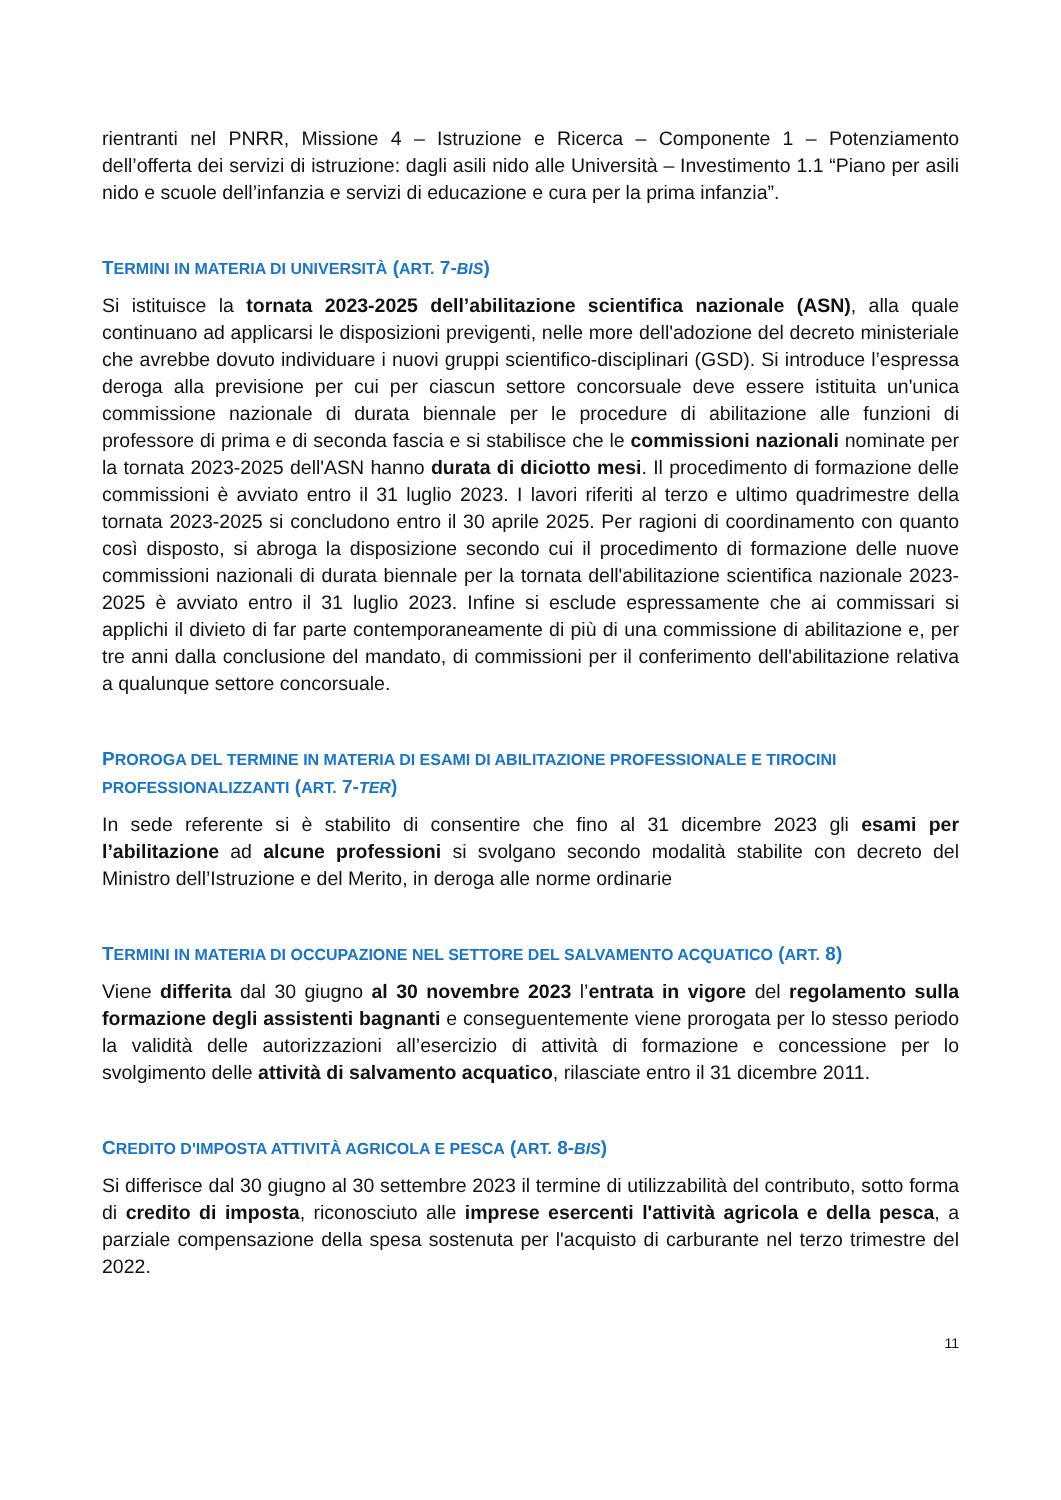rientranti nel PNRR, Missione 4 – Istruzione e Ricerca – Componente 1 – Potenziamento dell’offerta dei servizi di istruzione: dagli asili nido alle Università – Investimento 1.1 “Piano per asili nido e scuole dell’infanzia e servizi di educazione e cura per la prima infanzia”.
TERMINI IN MATERIA DI UNIVERSITÀ (ART. 7-BIS)
Si istituisce la tornata 2023-2025 dell’abilitazione scientifica nazionale (ASN), alla quale continuano ad applicarsi le disposizioni previgenti, nelle more dell'adozione del decreto ministeriale che avrebbe dovuto individuare i nuovi gruppi scientifico-disciplinari (GSD). Si introduce l’espressa deroga alla previsione per cui per ciascun settore concorsuale deve essere istituita un'unica commissione nazionale di durata biennale per le procedure di abilitazione alle funzioni di professore di prima e di seconda fascia e si stabilisce che le commissioni nazionali nominate per la tornata 2023-2025 dell'ASN hanno durata di diciotto mesi. Il procedimento di formazione delle commissioni è avviato entro il 31 luglio 2023. I lavori riferiti al terzo e ultimo quadrimestre della tornata 2023-2025 si concludono entro il 30 aprile 2025. Per ragioni di coordinamento con quanto così disposto, si abroga la disposizione secondo cui il procedimento di formazione delle nuove commissioni nazionali di durata biennale per la tornata dell'abilitazione scientifica nazionale 2023-2025 è avviato entro il 31 luglio 2023. Infine si esclude espressamente che ai commissari si applichi il divieto di far parte contemporaneamente di più di una commissione di abilitazione e, per tre anni dalla conclusione del mandato, di commissioni per il conferimento dell'abilitazione relativa a qualunque settore concorsuale.
PROROGA DEL TERMINE IN MATERIA DI ESAMI DI ABILITAZIONE PROFESSIONALE E TIROCINI PROFESSIONALIZZANTI (ART. 7-TER)
In sede referente si è stabilito di consentire che fino al 31 dicembre 2023 gli esami per l’abilitazione ad alcune professioni si svolgano secondo modalità stabilite con decreto del Ministro dell’Istruzione e del Merito, in deroga alle norme ordinarie
TERMINI IN MATERIA DI OCCUPAZIONE NEL SETTORE DEL SALVAMENTO ACQUATICO (ART. 8)
Viene differita dal 30 giugno al 30 novembre 2023 l’entrata in vigore del regolamento sulla formazione degli assistenti bagnanti e conseguentemente viene prorogata per lo stesso periodo la validità delle autorizzazioni all’esercizio di attività di formazione e concessione per lo svolgimento delle attività di salvamento acquatico, rilasciate entro il 31 dicembre 2011.
CREDITO D'IMPOSTA ATTIVITÀ AGRICOLA E PESCA (ART. 8-BIS)
Si differisce dal 30 giugno al 30 settembre 2023 il termine di utilizzabilità del contributo, sotto forma di credito di imposta, riconosciuto alle imprese esercenti l'attività agricola e della pesca, a parziale compensazione della spesa sostenuta per l'acquisto di carburante nel terzo trimestre del 2022.
11